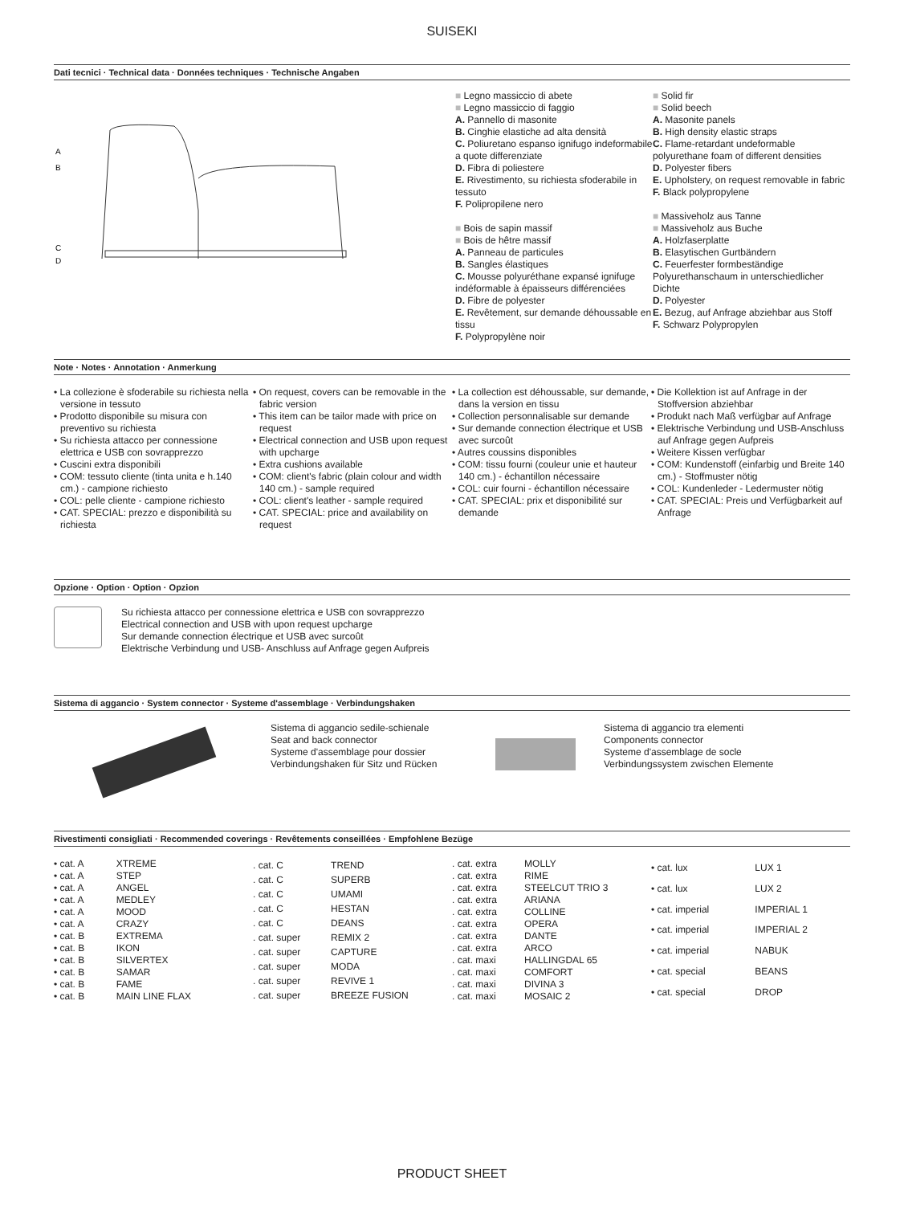SUISEKI
Dati tecnici · Technical data · Données techniques · Technische Angaben
A
B
C
D
■ Legno massiccio di abete
■ Legno massiccio di faggio
A. Pannello di masonite
B. Cinghie elastiche ad alta densità
C. Poliuretano espanso ignifugo indeformabile a quote differenziate
D. Fibra di poliestere
E. Rivestimento, su richiesta sfoderabile in tessuto
F. Polipropilene nero
■ Bois de sapin massif
■ Bois de hêtre massif
A. Panneau de particules
B. Sangles élastiques
C. Mousse polyuréthane expansé ignifuge indéformable à épaisseurs différenciées
D. Fibre de polyester
E. Revêtement, sur demande déhoussable en tissu
F. Polypropylène noir
■ Solid fir
■ Solid beech
A. Masonite panels
B. High density elastic straps
C. Flame-retardant undeformable polyurethane foam of different densities
D. Polyester fibers
E. Upholstery, on request removable in fabric
F. Black polypropylene
■ Massiveholz aus Tanne
■ Massiveholz aus Buche
A. Holzfaserplatte
B. Elasytischen Gurtbändern
C. Feuerfester formbeständige Polyurethanschaum in unterschiedlicher Dichte
D. Polyester
E. Bezug, auf Anfrage abziehbar aus Stoff
F. Schwarz Polypropylen
Note · Notes · Annotation · Anmerkung
• La collezione è sfoderabile su richiesta nella versione in tessuto
• Prodotto disponibile su misura con preventivo su richiesta
• Su richiesta attacco per connessione elettrica e USB con sovrapprezzo
• Cuscini extra disponibili
• COM: tessuto cliente (tinta unita e h.140 cm.) - campione richiesto
• COL: pelle cliente - campione richiesto
• CAT. SPECIAL: prezzo e disponibilità su richiesta
• On request, covers can be removable in the fabric version
• This item can be tailor made with price on request
• Electrical connection and USB upon request with upcharge
• Extra cushions available
• COM: client's fabric (plain colour and width 140 cm.) - sample required
• COL: client's leather - sample required
• CAT. SPECIAL: price and availability on request
• La collection est déhoussable, sur demande, dans la version en tissu
• Collection personnalisable sur demande
• Sur demande connection électrique et USB avec surcoût
• Autres coussins disponibles
• COM: tissu fourni (couleur unie et hauteur 140 cm.) - échantillon nécessaire
• COL: cuir fourni - échantillon nécessaire
• CAT. SPECIAL: prix et disponibilité sur demande
• Die Kollektion ist auf Anfrage in der Stoffversion abziehbar
• Produkt nach Maß verfügbar auf Anfrage
• Elektrische Verbindung und USB-Anschluss auf Anfrage gegen Aufpreis
• Weitere Kissen verfügbar
• COM: Kundenstoff (einfarbig und Breite 140 cm.) - Stoffmuster nötig
• COL: Kundenleder - Ledermuster nötig
• CAT. SPECIAL: Preis und Verfügbarkeit auf Anfrage
Opzione · Option · Option · Opzion
Su richiesta attacco per connessione elettrica e USB con sovrapprezzo
Electrical connection and USB with upon request upcharge
Sur demande connection électrique et USB avec surcoût
Elektrische Verbindung und USB- Anschluss auf Anfrage gegen Aufpreis
Sistema di aggancio · System connector · Systeme d'assemblage · Verbindungshaken
Sistema di aggancio sedile-schienale
Seat and back connector
Systeme d'assemblage pour dossier
Verbindungshaken für Sitz und Rücken
Sistema di aggancio tra elementi
Components connector
Systeme d'assemblage de socle
Verbindungssystem zwischen Elemente
Rivestimenti consigliati · Recommended coverings · Revêtements conseillées · Empfohlene Bezüge
| • cat. A | XTREME |
| • cat. A | STEP |
| • cat. A | ANGEL |
| • cat. A | MEDLEY |
| • cat. A | MOOD |
| • cat. A | CRAZY |
| • cat. B | EXTREMA |
| • cat. B | IKON |
| • cat. B | SILVERTEX |
| • cat. B | SAMAR |
| • cat. B | FAME |
| • cat. B | MAIN LINE FLAX |
| . cat. C | TREND |
| . cat. C | SUPERB |
| . cat. C | UMAMI |
| . cat. C | HESTAN |
| . cat. C | DEANS |
| . cat. super | REMIX 2 |
| . cat. super | CAPTURE |
| . cat. super | MODA |
| . cat. super | REVIVE 1 |
| . cat. super | BREEZE FUSION |
| . cat. extra | MOLLY |
| . cat. extra | RIME |
| . cat. extra | STEELCUT TRIO 3 |
| . cat. extra | ARIANA |
| . cat. extra | COLLINE |
| . cat. extra | OPERA |
| . cat. extra | DANTE |
| . cat. extra | ARCO |
| . cat. maxi | HALLINGDAL 65 |
| . cat. maxi | COMFORT |
| . cat. maxi | DIVINA 3 |
| . cat. maxi | MOSAIC 2 |
| • cat. lux | LUX 1 |
| • cat. lux | LUX 2 |
| • cat. imperial | IMPERIAL 1 |
| • cat. imperial | IMPERIAL 2 |
| • cat. imperial | NABUK |
| • cat. special | BEANS |
| • cat. special | DROP |
PRODUCT SHEET